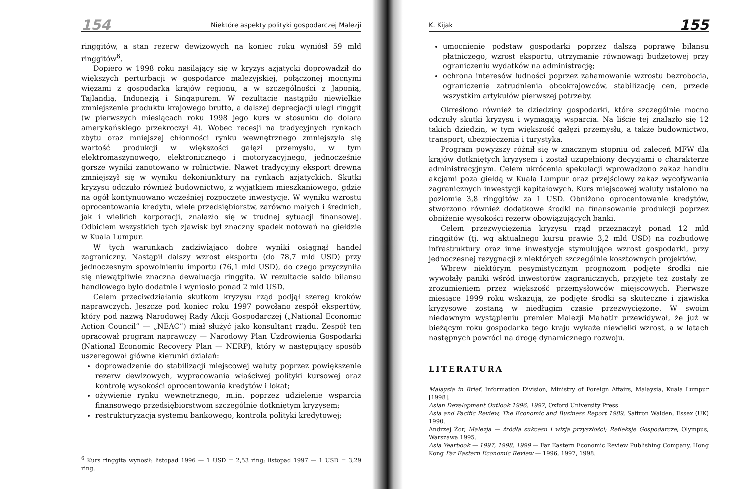154 Niektóre aspekty polityki gospodarczej Malezji
ringgitów, a stan rezerw dewizowych na koniec roku wyniósł 59 mld ringgitów<sup>6</sup>.
Dopiero w 1998 roku nasilający się w kryzys azjatycki doprowadził do większych perturbacji w gospodarce malezyjskiej, połączonej mocnymi więzami z gospodarką krajów regionu, a w szczególności z Japonią, Tajlandią, Indonezją i Singapurem. W rezultacie nastąpiło niewielkie zmniejszenie produktu krajowego brutto, a dalszej deprecjacji uległ ringgit (w pierwszych miesiącach roku 1998 jego kurs w stosunku do dolara amerykańskiego przekroczył 4). Wobec recesji na tradycyjnych rynkach zbytu oraz mniejszej chłonności rynku wewnętrznego zmniejszyła się wartość produkcji w większości gałęzi przemysłu, w tym elektromaszynowego, elektronicznego i motoryzacyjnego, jednocześnie gorsze wyniki zanotowano w rolnictwie. Nawet tradycyjny eksport drewna zmniejszył się w wyniku dekoniunktury na rynkach azjatyckich. Skutki kryzysu odczuło również budownictwo, z wyjątkiem mieszkaniowego, gdzie na ogół kontynuowano wcześniej rozpoczęte inwestycje. W wyniku wzrostu oprocentowania kredytu, wiele przedsiębiorstw, zarówno małych i średnich, jak i wielkich korporacji, znalazło się w trudnej sytuacji finansowej. Odbiciem wszystkich tych zjawisk był znaczny spadek notowań na giełdzie w Kuala Lumpur.
W tych warunkach zadziwiająco dobre wyniki osiągnął handel zagraniczny. Nastąpił dalszy wzrost eksportu (do 78,7 mld USD) przy jednoczesnym spowolnieniu importu (76,1 mld USD), do czego przyczyniła się niewątpliwie znaczna dewaluacja ringgita. W rezultacie saldo bilansu handlowego było dodatnie i wyniosło ponad 2 mld USD.
Celem przeciwdziałania skutkom kryzysu rząd podjął szereg kroków naprawczych. Jeszcze pod koniec roku 1997 powołano zespół ekspertów, który pod nazwą Narodowej Rady Akcji Gospodarczej („National Economic Action Council” — „NEAC”) miał służyć jako konsultant rządu. Zespół ten opracował program naprawczy — Narodowy Plan Uzdrowienia Gospodarki (National Economic Recovery Plan — NERP), który w następujący sposób uszeregował główne kierunki działań:
doprowadzenie do stabilizacji miejscowej waluty poprzez powiększenie rezerw dewizowych, wypracowania właściwej polityki kursowej oraz kontrolę wysokości oprocentowania kredytów i lokat;
ożywienie rynku wewnętrznego, m.in. poprzez udzielenie wsparcia finansowego przedsiębiorstwom szczególnie dotkniętym kryzysem;
restrukturyzacja systemu bankowego, kontrola polityki kredytowej;
<sup>6</sup> Kurs ringgita wynosił: listopad 1996 — 1 USD = 2,53 ring; listopad 1997 — 1 USD = 3,29 ring.
K. Kijak 155
umocnienie podstaw gospodarki poprzez dalszą poprawę bilansu płatniczego, wzrost eksportu, utrzymanie równowagi budżetowej przy ograniczeniu wydatków na administrację;
ochrona interesów ludności poprzez zahamowanie wzrostu bezrobocia, ograniczenie zatrudnienia obcokrajowców, stabilizację cen, przede wszystkim artykułów pierwszej potrzeby.
Określono również te dziedziny gospodarki, które szczególnie mocno odczuły skutki kryzysu i wymagają wsparcia. Na liście tej znalazło się 12 takich dziedzin, w tym większość gałęzi przemysłu, a także budownictwo, transport, ubezpieczenia i turystyka.
Program powyższy różnił się w znacznym stopniu od zaleceń MFW dla krajów dotkniętych kryzysem i został uzupełniony decyzjami o charakterze administracyjnym. Celem ukrócenia spekulacji wprowadzono zakaz handlu akcjami poza giełdą w Kuala Lumpur oraz przejściowy zakaz wycofywania zagranicznych inwestycji kapitałowych. Kurs miejscowej waluty ustalono na poziomie 3,8 ringgitów za 1 USD. Obniżono oprocentowanie kredytów, stworzono również dodatkowe środki na finansowanie produkcji poprzez obniżenie wysokości rezerw obowiązujących banki.
Celem przezwyciężenia kryzysu rząd przeznaczył ponad 12 mld ringgitów (tj. wg aktualnego kursu prawie 3,2 mld USD) na rozbudowę infrastruktury oraz inne inwestycje stymulujące wzrost gospodarki, przy jednoczesnej rezygnacji z niektórych szczególnie kosztownych projektów.
Wbrew niektórym pesymistycznym prognozom podjęte środki nie wywołały paniki wśród inwestorów zagranicznych, przyjęte też zostały ze zrozumieniem przez większość przemysłowców miejscowych. Pierwsze miesiące 1999 roku wskazują, że podjęte środki są skuteczne i zjawiska kryzysowe zostaną w niedługim czasie przezwyciężone. W swoim niedawnym wystąpieniu premier Malezji Mahatir przewidywał, że już w bieżącym roku gospodarka tego kraju wykaże niewielki wzrost, a w latach następnych powróci na drogę dynamicznego rozwoju.
LITERATURA
Malaysia in Brief. Information Division, Ministry of Foreign Affairs, Malaysia, Kuala Lumpur [1998].
Asian Development Outlook 1996, 1997, Oxford University Press.
Asia and Pacific Review, The Economic and Business Report 1989, Saffron Walden, Essex (UK) 1990.
Andrzej Żor, Malezja — źródła sukcesu i wizja przyszłości; Refleksje Gospodarcze, Olympus, Warszawa 1995.
Asia Yearbook — 1997, 1998, 1999 — Far Eastern Economic Review Publishing Company, Hong Kong Far Eastern Economic Review — 1996, 1997, 1998.